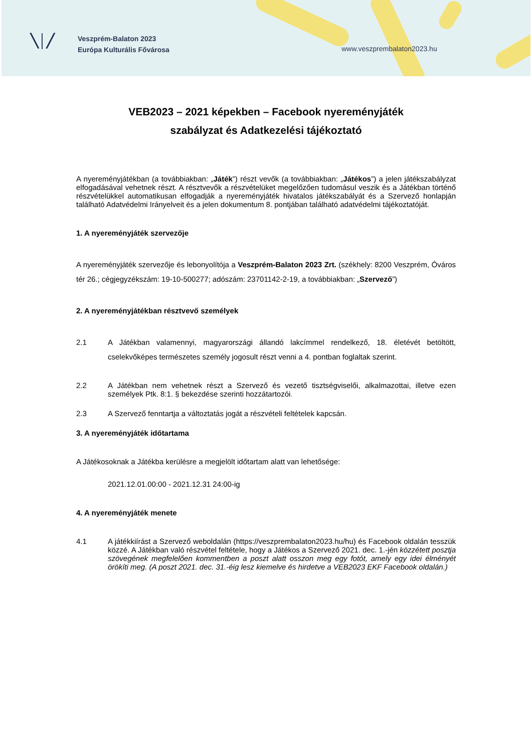╲│╱
Veszprém-Balaton 2023
Európa Kulturális Fővárosa
www.veszprembalaton2023.hu
VEB2023 – 2021 képekben – Facebook nyereményjáték
szabályzat és Adatkezelési tájékoztató
A nyereményjátékban (a továbbiakban: „Játék”) részt vevők (a továbbiakban: „Játékos”) a jelen játékszabályzat elfogadásával vehetnek részt. A résztvevők a részvételüket megelőzően tudomásul veszik és a Játékban történő részvételükkel automatikusan elfogadják a nyereményjáték hivatalos játékszabályát és a Szervező honlapján található Adatvédelmi Irányelveit és a jelen dokumentum 8. pontjában található adatvédelmi tájékoztatóját.
1. A nyereményjáték szervezője
A nyereményjáték szervezője és lebonyolítója a Veszprém-Balaton 2023 Zrt. (székhely: 8200 Veszprém, Óváros tér 26.; cégjegyzékszám: 19-10-500277; adószám: 23701142-2-19, a továbbiakban: „Szervező”)
2. A nyereményjátékban résztvevő személyek
2.1 A Játékban valamennyi, magyarországi állandó lakcímmel rendelkező, 18. életévét betöltött, cselekvőképes természetes személy jogosult részt venni a 4. pontban foglaltak szerint.
2.2 A Játékban nem vehetnek részt a Szervező és vezető tisztségviselői, alkalmazottai, illetve ezen személyek Ptk. 8:1. § bekezdése szerinti hozzátartozói.
2.3 A Szervező fenntartja a változtatás jogát a részvételi feltételek kapcsán.
3. A nyereményjáték időtartama
A Játékosoknak a Játékba kerülésre a megjelölt időtartam alatt van lehetősége:
2021.12.01.00:00 - 2021.12.31 24:00-ig
4. A nyereményjáték menete
4.1 A játékkiírást a Szervező weboldalán (https://veszprembalaton2023.hu/hu) és Facebook oldalán tesszük közzé. A Játékban való részvétel feltétele, hogy a Játékos a Szervező 2021. dec. 1.-jén közzétett posztja szövegének megfelelően kommentben a poszt alatt osszon meg egy fotót, amely egy idei élményét örökíti meg. (A poszt 2021. dec. 31.-éig lesz kiemelve és hirdetve a VEB2023 EKF Facebook oldalán.)